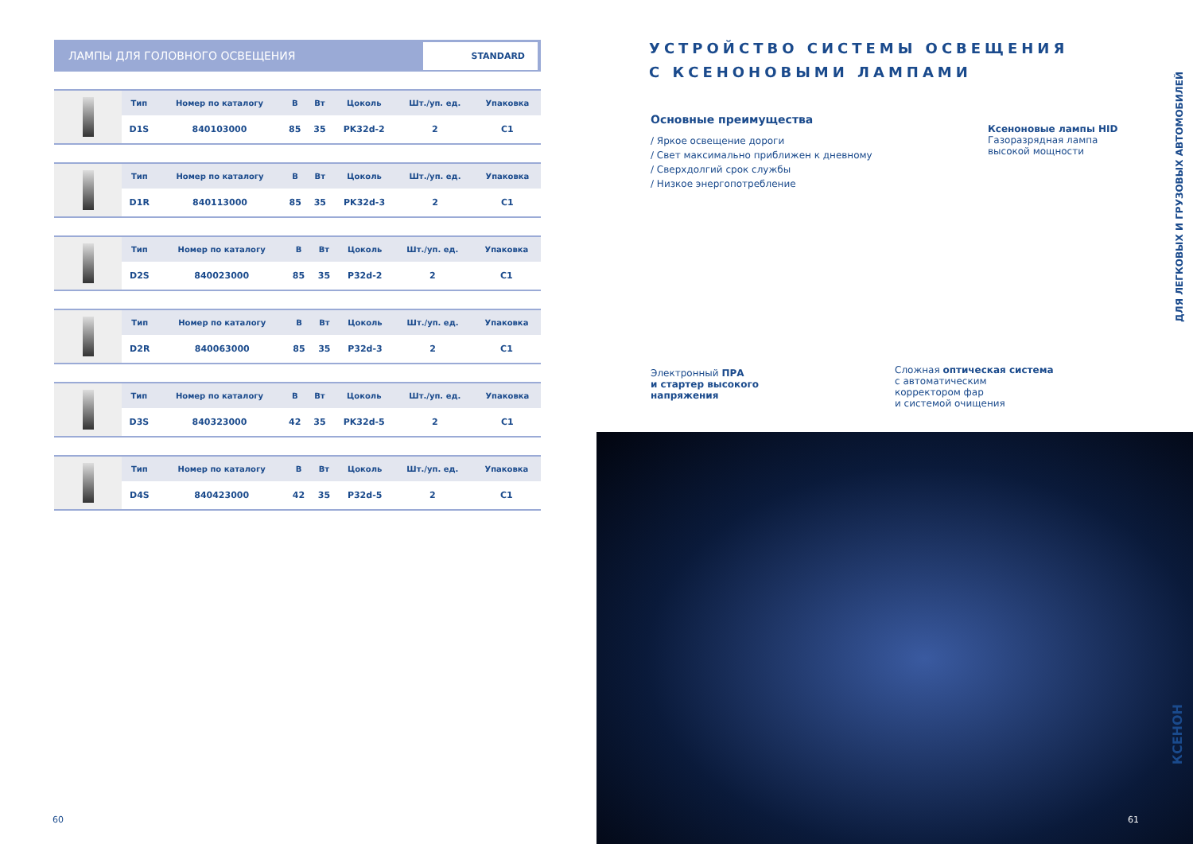ЛАМПЫ ДЛЯ ГОЛОВНОГО ОСВЕЩЕНИЯ STANDARD
| Тип | Номер по каталогу | В | Вт | Цоколь | Шт./уп. ед. | Упаковка |
| --- | --- | --- | --- | --- | --- | --- |
| D1S | 840103000 | 85 | 35 | PK32d-2 | 2 | C1 |
| Тип | Номер по каталогу | В | Вт | Цоколь | Шт./уп. ед. | Упаковка |
| --- | --- | --- | --- | --- | --- | --- |
| D1R | 840113000 | 85 | 35 | PK32d-3 | 2 | C1 |
| Тип | Номер по каталогу | В | Вт | Цоколь | Шт./уп. ед. | Упаковка |
| --- | --- | --- | --- | --- | --- | --- |
| D2S | 840023000 | 85 | 35 | P32d-2 | 2 | C1 |
| Тип | Номер по каталогу | В | Вт | Цоколь | Шт./уп. ед. | Упаковка |
| --- | --- | --- | --- | --- | --- | --- |
| D2R | 840063000 | 85 | 35 | P32d-3 | 2 | C1 |
| Тип | Номер по каталогу | В | Вт | Цоколь | Шт./уп. ед. | Упаковка |
| --- | --- | --- | --- | --- | --- | --- |
| D3S | 840323000 | 42 | 35 | PK32d-5 | 2 | C1 |
| Тип | Номер по каталогу | В | Вт | Цоколь | Шт./уп. ед. | Упаковка |
| --- | --- | --- | --- | --- | --- | --- |
| D4S | 840423000 | 42 | 35 | P32d-5 | 2 | C1 |
60
УСТРОЙСТВО СИСТЕМЫ ОСВЕЩЕНИЯ
С КСЕНОНОВЫМИ ЛАМПАМИ
Основные преимущества
/ Яркое освещение дороги
/ Свет максимально приближен к дневному
/ Сверхдолгий срок службы
/ Низкое энергопотребление
Ксеноновые лампы HID
Газоразрядная лампа
высокой мощности
Электронный ПРА
и стартер высокого
напряжения
Сложная оптическая система
с автоматическим
корректором фар
и системой очищения
ДЛЯ ЛЕГКОВЫХ И ГРУЗОВЫХ АВТОМОБИЛЕЙ
КСЕНОН
61